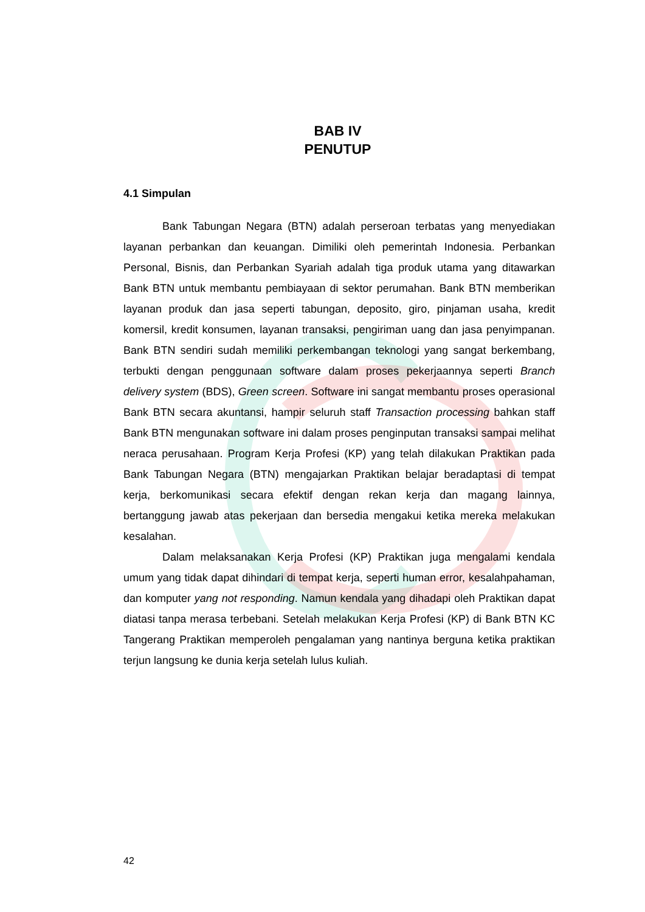BAB IV
PENUTUP
4.1 Simpulan
Bank Tabungan Negara (BTN) adalah perseroan terbatas yang menyediakan layanan perbankan dan keuangan. Dimiliki oleh pemerintah Indonesia. Perbankan Personal, Bisnis, dan Perbankan Syariah adalah tiga produk utama yang ditawarkan Bank BTN untuk membantu pembiayaan di sektor perumahan. Bank BTN memberikan layanan produk dan jasa seperti tabungan, deposito, giro, pinjaman usaha, kredit komersil, kredit konsumen, layanan transaksi, pengiriman uang dan jasa penyimpanan. Bank BTN sendiri sudah memiliki perkembangan teknologi yang sangat berkembang, terbukti dengan penggunaan software dalam proses pekerjaannya seperti Branch delivery system (BDS), Green screen. Software ini sangat membantu proses operasional Bank BTN secara akuntansi, hampir seluruh staff Transaction processing bahkan staff Bank BTN mengunakan software ini dalam proses penginputan transaksi sampai melihat neraca perusahaan. Program Kerja Profesi (KP) yang telah dilakukan Praktikan pada Bank Tabungan Negara (BTN) mengajarkan Praktikan belajar beradaptasi di tempat kerja, berkomunikasi secara efektif dengan rekan kerja dan magang lainnya, bertanggung jawab atas pekerjaan dan bersedia mengakui ketika mereka melakukan kesalahan.
Dalam melaksanakan Kerja Profesi (KP) Praktikan juga mengalami kendala umum yang tidak dapat dihindari di tempat kerja, seperti human error, kesalahpahaman, dan komputer yang not responding. Namun kendala yang dihadapi oleh Praktikan dapat diatasi tanpa merasa terbebani. Setelah melakukan Kerja Profesi (KP) di Bank BTN KC Tangerang Praktikan memperoleh pengalaman yang nantinya berguna ketika praktikan terjun langsung ke dunia kerja setelah lulus kuliah.
42